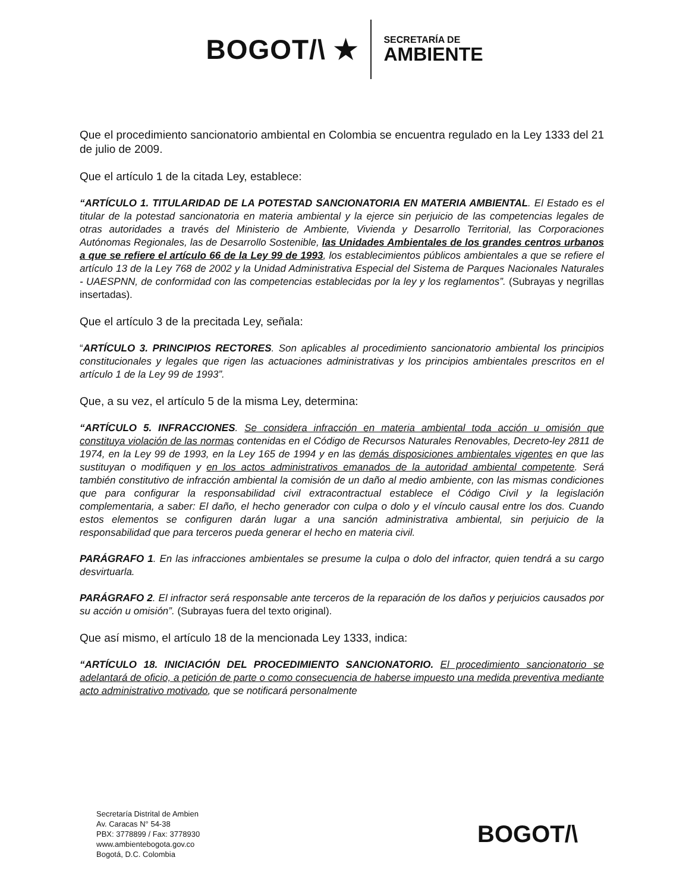BOGOT/\ ★
SECRETARÍA DE
AMBIENTE
Que el procedimiento sancionatorio ambiental en Colombia se encuentra regulado en la Ley 1333 del 21 de julio de 2009.
Que el artículo 1 de la citada Ley, establece:
“ARTÍCULO 1. TITULARIDAD DE LA POTESTAD SANCIONATORIA EN MATERIA AMBIENTAL. El Estado es el titular de la potestad sancionatoria en materia ambiental y la ejerce sin perjuicio de las competencias legales de otras autoridades a través del Ministerio de Ambiente, Vivienda y Desarrollo Territorial, las Corporaciones Autónomas Regionales, las de Desarrollo Sostenible, las Unidades Ambientales de los grandes centros urbanos a que se refiere el artículo 66 de la Ley 99 de 1993, los establecimientos públicos ambientales a que se refiere el artículo 13 de la Ley 768 de 2002 y la Unidad Administrativa Especial del Sistema de Parques Nacionales Naturales - UAESPNN, de conformidad con las competencias establecidas por la ley y los reglamentos”. (Subrayas y negrillas insertadas).
Que el artículo 3 de la precitada Ley, señala:
“ARTÍCULO 3. PRINCIPIOS RECTORES. Son aplicables al procedimiento sancionatorio ambiental los principios constitucionales y legales que rigen las actuaciones administrativas y los principios ambientales prescritos en el artículo 1 de la Ley 99 de 1993”.
Que, a su vez, el artículo 5 de la misma Ley, determina:
“ARTÍCULO 5. INFRACCIONES. Se considera infracción en materia ambiental toda acción u omisión que constituya violación de las normas contenidas en el Código de Recursos Naturales Renovables, Decreto-ley 2811 de 1974, en la Ley 99 de 1993, en la Ley 165 de 1994 y en las demás disposiciones ambientales vigentes en que las sustituyan o modifiquen y en los actos administrativos emanados de la autoridad ambiental competente. Será también constitutivo de infracción ambiental la comisión de un daño al medio ambiente, con las mismas condiciones que para configurar la responsabilidad civil extracontractual establece el Código Civil y la legislación complementaria, a saber: El daño, el hecho generador con culpa o dolo y el vínculo causal entre los dos. Cuando estos elementos se configuren darán lugar a una sanción administrativa ambiental, sin perjuicio de la responsabilidad que para terceros pueda generar el hecho en materia civil.
PARÁGRAFO 1. En las infracciones ambientales se presume la culpa o dolo del infractor, quien tendrá a su cargo desvirtuarla.
PARÁGRAFO 2. El infractor será responsable ante terceros de la reparación de los daños y perjuicios causados por su acción u omisión”. (Subrayas fuera del texto original).
Que así mismo, el artículo 18 de la mencionada Ley 1333, indica:
“ARTÍCULO 18. INICIACIÓN DEL PROCEDIMIENTO SANCIONATORIO. El procedimiento sancionatorio se adelantará de oficio, a petición de parte o como consecuencia de haberse impuesto una medida preventiva mediante acto administrativo motivado, que se notificará personalmente
Secretaría Distrital de Ambien
Av. Caracas N° 54-38
PBX: 3778899 / Fax: 3778930
www.ambientebogota.gov.co
Bogotá, D.C. Colombia
BOGOT/\